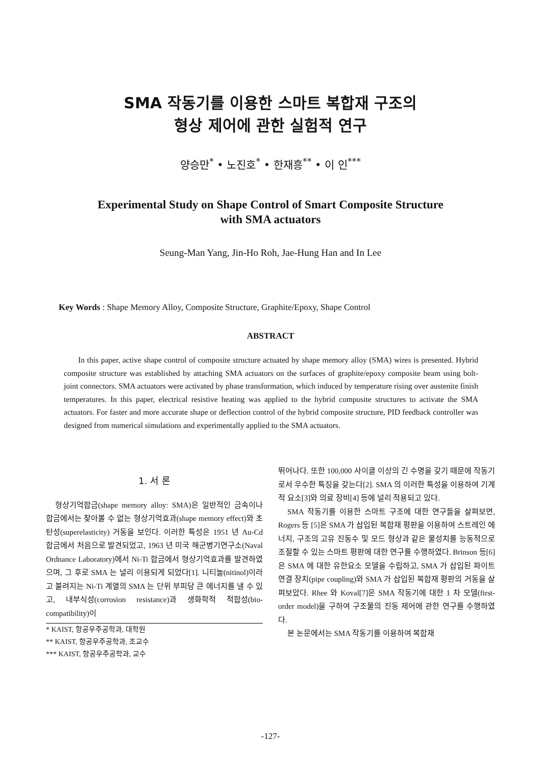SMA 작동기를 이용한 스마트 복합재 구조의
형상 제어에 관한 실험적 연구
양승만<sup>*</sup> • 노진호<sup>*</sup> • 한재흥<sup>**</sup> • 이 인<sup>***</sup>
Experimental Study on Shape Control of Smart Composite Structure
with SMA actuators
Seung-Man Yang, Jin-Ho Roh, Jae-Hung Han and In Lee
Key Words : Shape Memory Alloy, Composite Structure, Graphite/Epoxy, Shape Control
ABSTRACT
In this paper, active shape control of composite structure actuated by shape memory alloy (SMA) wires is presented. Hybrid composite structure was established by attaching SMA actuators on the surfaces of graphite/epoxy composite beam using bolt-joint connectors. SMA actuators were activated by phase transformation, which induced by temperature rising over austenite finish temperatures. In this paper, electrical resistive heating was applied to the hybrid composite structures to activate the SMA actuators. For faster and more accurate shape or deflection control of the hybrid composite structure, PID feedback controller was designed from numerical simulations and experimentally applied to the SMA actuators.
1. 서 론
형상기억합금(shape memory alloy: SMA)은 일반적인 금속이나 합금에서는 찾아볼 수 없는 형상기억효과(shape memory effect)와 초탄성(superelasticity) 거동을 보인다. 이러한 특성은 1951 년 Au-Cd 합금에서 처음으로 발견되었고, 1963 년 미국 해군병기연구소(Naval Ordnance Laboratory)에서 Ni-Ti 합금에서 형상기억효과를 발견하였으며, 그 후로 SMA 는 널리 이용되게 되었다[1]. 니티놀(nitinol)이라고 불려지는 Ni-Ti 계열의 SMA 는 단위 부피당 큰 에너지를 낼 수 있고, 내부식성(corrosion resistance)과 생화학적 적합성(bio-compatibility)이
* KAIST, 항공우주공학과, 대학원
** KAIST, 항공우주공학과, 조교수
*** KAIST, 항공우주공학과, 교수
뛰어나다. 또한 100,000 사이클 이상의 긴 수명을 갖기 때문에 작동기로서 우수한 특징을 갖는다[2]. SMA 의 이러한 특성을 이용하여 기계적 요소[3]와 의료 장비[4] 등에 널리 적용되고 있다.
SMA 작동기를 이용한 스마트 구조에 대한 연구들을 살펴보면, Rogers 등 [5]은 SMA 가 삽입된 복합재 평판을 이용하여 스트레인 에너지, 구조의 고유 진동수 및 모드 형상과 같은 물성치를 능동적으로 조절할 수 있는 스마트 평판에 대한 연구를 수행하였다. Brinson 등[6]은 SMA 에 대한 유한요소 모델을 수립하고, SMA 가 삽입된 파이트 연결 장치(pipe coupling)와 SMA 가 삽입된 복합재 평판의 거동을 살펴보았다. Rhee 와 Koval[7]은 SMA 작동기에 대한 1 차 모델(first-order model)을 구하여 구조물의 진동 제어에 관한 연구를 수행하였다.
본 논문에서는 SMA 작동기를 이용하여 복합재
-127-